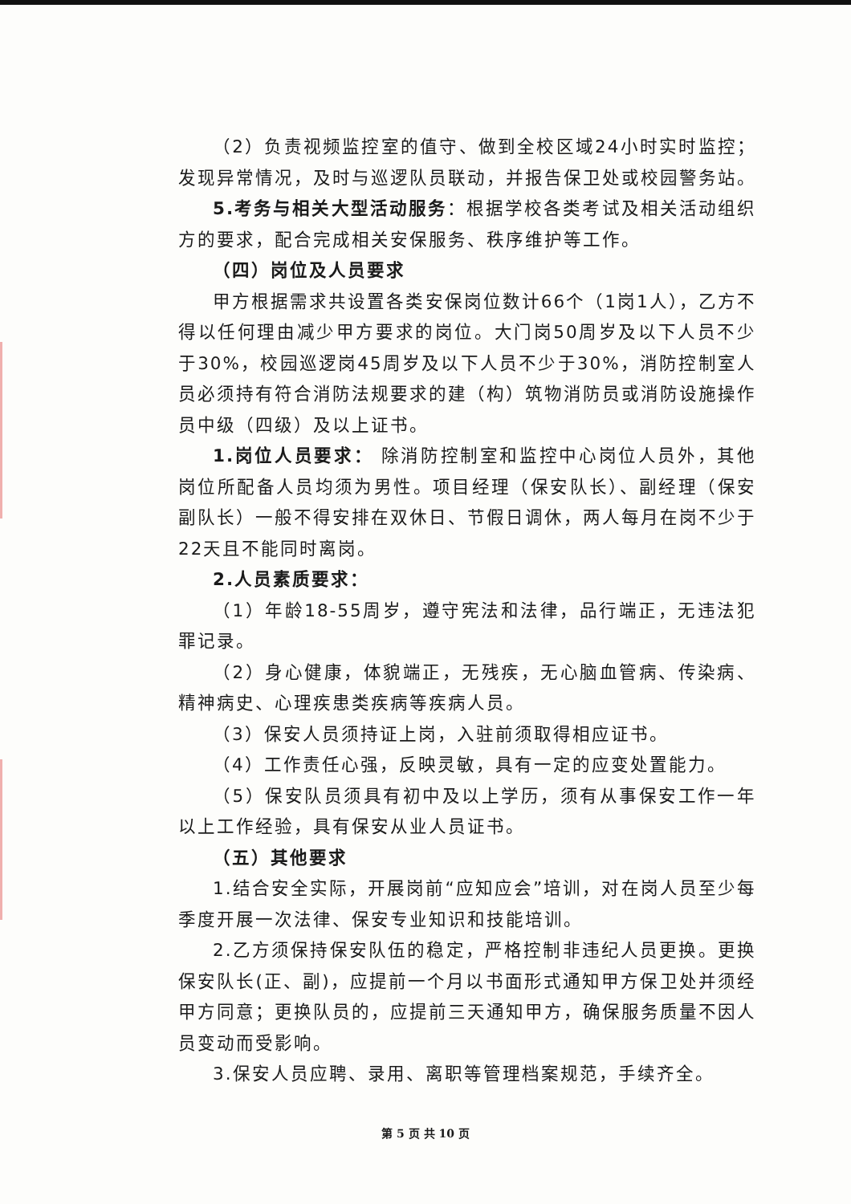（2）负责视频监控室的值守、做到全校区域24小时实时监控；发现异常情况，及时与巡逻队员联动，并报告保卫处或校园警务站。
5.考务与相关大型活动服务：根据学校各类考试及相关活动组织方的要求，配合完成相关安保服务、秩序维护等工作。
（四）岗位及人员要求
甲方根据需求共设置各类安保岗位数计66个（1岗1人），乙方不得以任何理由减少甲方要求的岗位。大门岗50周岁及以下人员不少于30%，校园巡逻岗45周岁及以下人员不少于30%，消防控制室人员必须持有符合消防法规要求的建（构）筑物消防员或消防设施操作员中级（四级）及以上证书。
1.岗位人员要求： 除消防控制室和监控中心岗位人员外，其他岗位所配备人员均须为男性。项目经理（保安队长）、副经理（保安副队长）一般不得安排在双休日、节假日调休，两人每月在岗不少于22天且不能同时离岗。
2.人员素质要求：
（1）年龄18-55周岁，遵守宪法和法律，品行端正，无违法犯罪记录。
（2）身心健康，体貌端正，无残疾，无心脑血管病、传染病、精神病史、心理疾患类疾病等疾病人员。
（3）保安人员须持证上岗，入驻前须取得相应证书。
（4）工作责任心强，反映灵敏，具有一定的应变处置能力。
（5）保安队员须具有初中及以上学历，须有从事保安工作一年以上工作经验，具有保安从业人员证书。
（五）其他要求
1.结合安全实际，开展岗前“应知应会”培训，对在岗人员至少每季度开展一次法律、保安专业知识和技能培训。
2.乙方须保持保安队伍的稳定，严格控制非违纪人员更换。更换保安队长(正、副)，应提前一个月以书面形式通知甲方保卫处并须经甲方同意；更换队员的，应提前三天通知甲方，确保服务质量不因人员变动而受影响。
3.保安人员应聘、录用、离职等管理档案规范，手续齐全。
第 5 页 共 10 页